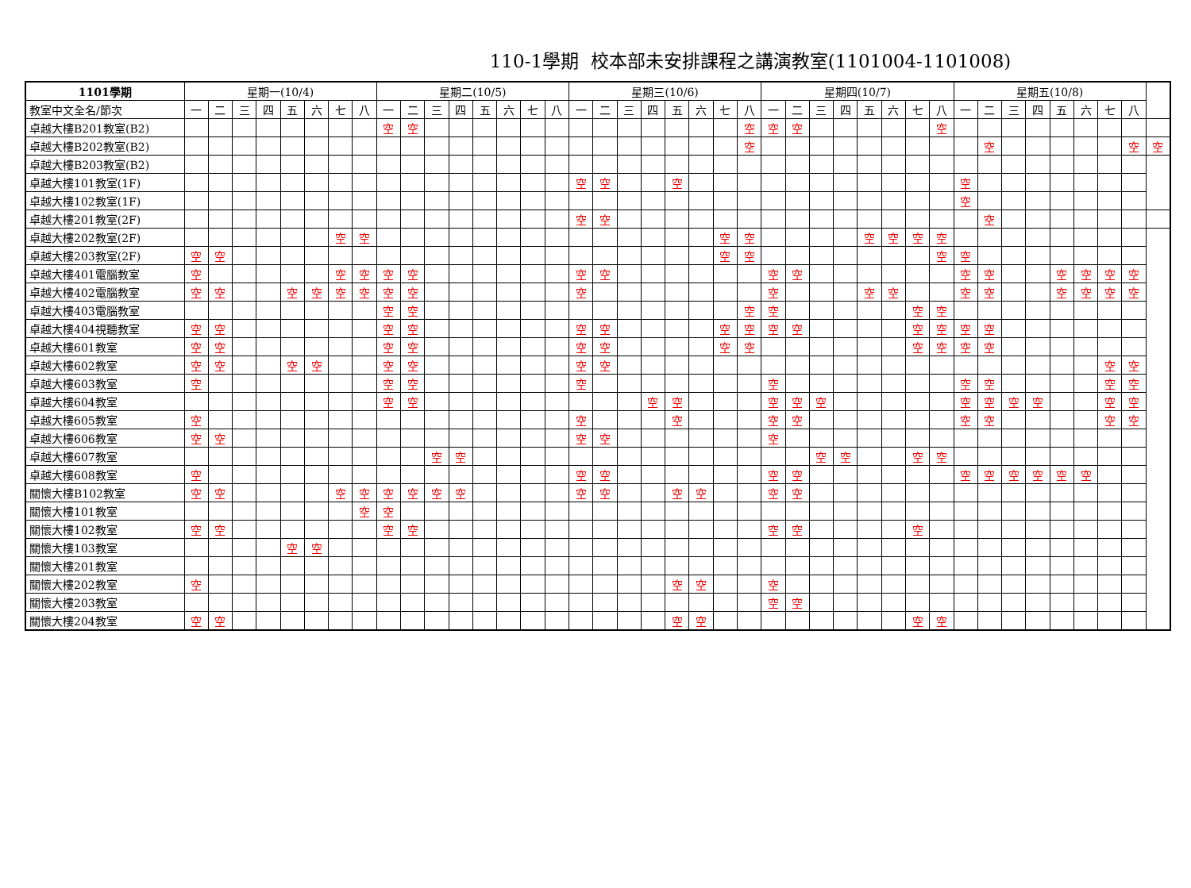110-1學期 校本部未安排課程之講演教室(1101004-1101008)
| 1101學期 | 星期一(10/4) | | | | | | | | 星期二(10/5) | | | | | | | | 星期三(10/6) | | | | | | | | 星期四(10/7) | | | | | | | | 星期五(10/8) | | | | | | | | |
| --- | --- | --- | --- | --- | --- | --- | --- | --- | --- | --- | --- | --- | --- | --- | --- | --- | --- | --- | --- | --- | --- | --- | --- | --- | --- | --- | --- | --- | --- | --- | --- | --- | --- | --- | --- | --- | --- | --- | --- | --- | --- |
| 教室中文全名/節次 | 一 | 二 | 三 | 四 | 五 | 六 | 七 | 八 | 一 | 二 | 三 | 四 | 五 | 六 | 七 | 八 | 一 | 二 | 三 | 四 | 五 | 六 | 七 | 八 | 一 | 二 | 三 | 四 | 五 | 六 | 七 | 八 | 一 | 二 | 三 | 四 | 五 | 六 | 七 | 八 | |
| 卓越大樓B201教室(B2) | | | | | | | | | 空 | 空 | | | | | | | | | | | | | | 空 | 空 | 空 | | | | | | 空 | | | | | | | | | |
| 卓越大樓B202教室(B2) | | | | | | | | | | | | | | | | | | | | | | | | 空 | | | | | | | | | | 空 | | | | | | 空 | 空 |
| 卓越大樓B203教室(B2) | | | | | | | | | | | | | | | | | | | | | | | | | | | | | | | | | | | | | | | | | |
| 卓越大樓101教室(1F) | | | | | | | | | | | | | | | | | 空 | 空 | | | 空 | | | | | | | | | | | | 空 | | | | | | | | |
| 卓越大樓102教室(1F) | | | | | | | | | | | | | | | | | | | | | | | | | | | | | | | | | 空 | | | | | | | | |
| 卓越大樓201教室(2F) | | | | | | | | | | | | | | | | | 空 | 空 | | | | | | | | | | | | | | | | 空 | | | | | | | |
| 卓越大樓202教室(2F) | | | | | | | 空 | 空 | | | | | | | | | | | | | | | 空 | 空 | | | | | 空 | 空 | 空 | 空 | | | | | | | | | |
| 卓越大樓203教室(2F) | 空 | 空 | | | | | | | | | | | | | | | | | | | | | 空 | 空 | | | | | | | | 空 | 空 | | | | | | | | |
| 卓越大樓401電腦教室 | 空 | | | | | | 空 | 空 | 空 | 空 | | | | | | | 空 | 空 | | | | | | | 空 | 空 | | | | | | | 空 | 空 | | | 空 | 空 | 空 | 空 | |
| 卓越大樓402電腦教室 | 空 | 空 | | | 空 | 空 | 空 | 空 | 空 | 空 | | | | | | | 空 | | | | | | | | 空 | | | | 空 | 空 | | | 空 | 空 | | | 空 | 空 | 空 | 空 | |
| 卓越大樓403電腦教室 | | | | | | | | | 空 | 空 | | | | | | | | | | | | | | 空 | 空 | | | | | | 空 | 空 | | | | | | | | | |
| 卓越大樓404視聽教室 | 空 | 空 | | | | | | | 空 | 空 | | | | | | | 空 | 空 | | | | | 空 | 空 | 空 | 空 | | | | | 空 | 空 | 空 | 空 | | | | | | | |
| 卓越大樓601教室 | 空 | 空 | | | | | | | 空 | 空 | | | | | | | 空 | 空 | | | | | 空 | 空 | | | | | | | 空 | 空 | 空 | 空 | | | | | | | |
| 卓越大樓602教室 | 空 | 空 | | | 空 | 空 | | | 空 | 空 | | | | | | | 空 | 空 | | | | | | | | | | | | | | | | | | | | | 空 | 空 | |
| 卓越大樓603教室 | 空 | | | | | | | | 空 | 空 | | | | | | | 空 | | | | | | | | 空 | | | | | | | | 空 | 空 | | | | | 空 | 空 | |
| 卓越大樓604教室 | | | | | | | | | 空 | 空 | | | | | | | | | | 空 | 空 | | | | 空 | 空 | 空 | | | | | | 空 | 空 | 空 | 空 | | | 空 | 空 | |
| 卓越大樓605教室 | 空 | | | | | | | | | | | | | | | | 空 | | | | 空 | | | | 空 | 空 | | | | | | | 空 | 空 | | | | | 空 | 空 | |
| 卓越大樓606教室 | 空 | 空 | | | | | | | | | | | | | | | 空 | 空 | | | | | | | 空 | | | | | | | | | | | | | | | | |
| 卓越大樓607教室 | | | | | | | | | | | 空 | 空 | | | | | | | | | | | | | | | 空 | 空 | | | 空 | 空 | | | | | | | | | |
| 卓越大樓608教室 | 空 | | | | | | | | | | | | | | | | 空 | 空 | | | | | | | 空 | 空 | | | | | | | 空 | 空 | 空 | 空 | 空 | 空 | | | |
| 關懷大樓B102教室 | 空 | 空 | | | | | 空 | 空 | 空 | 空 | 空 | 空 | | | | | 空 | 空 | | | 空 | 空 | | | 空 | 空 | | | | | | | | | | | | | | | |
| 關懷大樓101教室 | | | | | | | | 空 | 空 | | | | | | | | | | | | | | | | | | | | | | | | | | | | | | | | |
| 關懷大樓102教室 | 空 | 空 | | | | | | | 空 | 空 | | | | | | | | | | | | | | | 空 | 空 | | | | | 空 | | | | | | | | | | |
| 關懷大樓103教室 | | | | | 空 | 空 | | | | | | | | | | | | | | | | | | | | | | | | | | | | | | | | | | | |
| 關懷大樓201教室 | | | | | | | | | | | | | | | | | | | | | | | | | | | | | | | | | | | | | | | | | |
| 關懷大樓202教室 | 空 | | | | | | | | | | | | | | | | | | | | 空 | 空 | | | 空 | | | | | | | | | | | | | | | | |
| 關懷大樓203教室 | | | | | | | | | | | | | | | | | | | | | | | | | 空 | 空 | | | | | | | | | | | | | | | |
| 關懷大樓204教室 | 空 | 空 | | | | | | | | | | | | | | | | | | | 空 | 空 | | | | | | | | | 空 | 空 | | | | | | | | | |